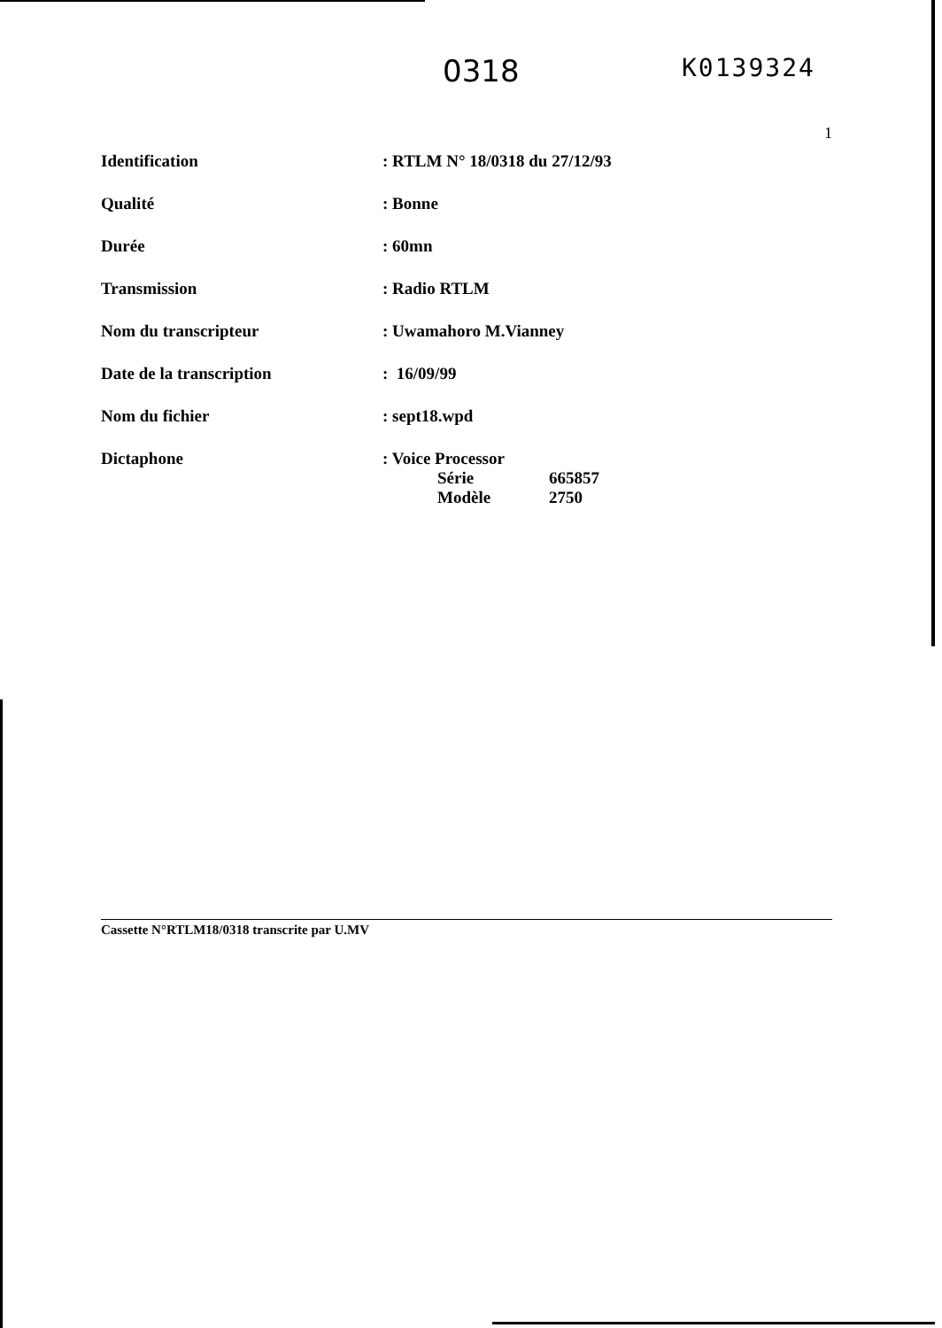0318
K0139324
1
| Identification | : RTLM N° 18/0318 du 27/12/93 |
| Qualité | : Bonne |
| Durée | : 60mn |
| Transmission | : Radio RTLM |
| Nom du transcripteur | : Uwamahoro M.Vianney |
| Date de la transcription | : 16/09/99 |
| Nom du fichier | : sept18.wpd |
| Dictaphone | : Voice Processor / Série / 665857 / / Modèle / 2750 / |
Cassette N°RTLM18/0318 transcrite par U.MV